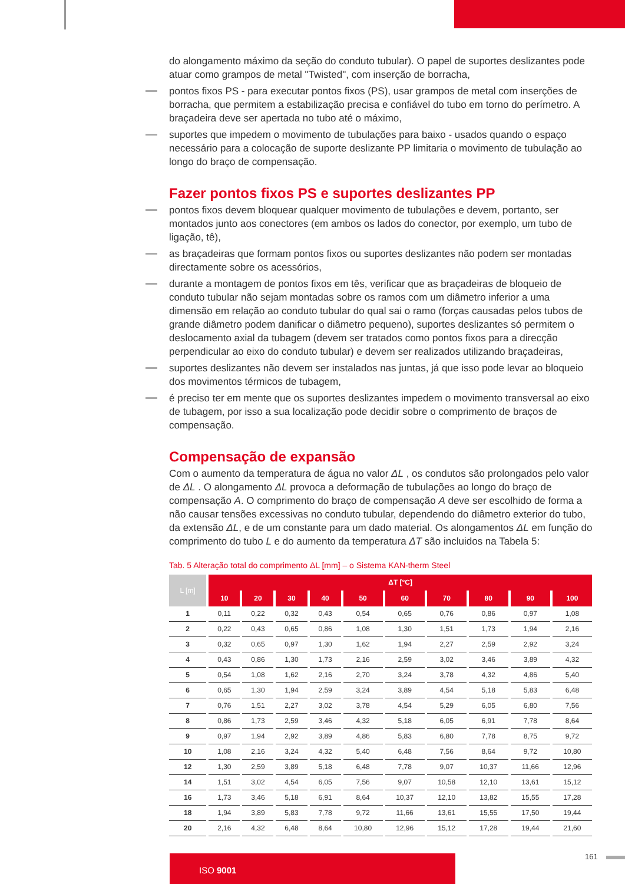do alongamento máximo da seção do conduto tubular). O papel de suportes deslizantes pode atuar como grampos de metal "Twisted", com inserção de borracha,
pontos fixos PS - para executar pontos fixos (PS), usar grampos de metal com inserções de borracha, que permitem a estabilização precisa e confiável do tubo em torno do perímetro. A braçadeira deve ser apertada no tubo até o máximo,
suportes que impedem o movimento de tubulações para baixo - usados quando o espaço necessário para a colocação de suporte deslizante PP limitaria o movimento de tubulação ao longo do braço de compensação.
Fazer pontos fixos PS e suportes deslizantes PP
pontos fixos devem bloquear qualquer movimento de tubulações e devem, portanto, ser montados junto aos conectores (em ambos os lados do conector, por exemplo, um tubo de ligação, tê),
as braçadeiras que formam pontos fixos ou suportes deslizantes não podem ser montadas directamente sobre os acessórios,
durante a montagem de pontos fixos em tês, verificar que as braçadeiras de bloqueio de conduto tubular não sejam montadas sobre os ramos com um diâmetro inferior a uma dimensão em relação ao conduto tubular do qual sai o ramo (forças causadas pelos tubos de grande diâmetro podem danificar o diâmetro pequeno), suportes deslizantes só permitem o deslocamento axial da tubagem (devem ser tratados como pontos fixos para a direcção perpendicular ao eixo do conduto tubular) e devem ser realizados utilizando braçadeiras,
suportes deslizantes não devem ser instalados nas juntas, já que isso pode levar ao bloqueio dos movimentos térmicos de tubagem,
é preciso ter em mente que os suportes deslizantes impedem o movimento transversal ao eixo de tubagem, por isso a sua localização pode decidir sobre o comprimento de braços de compensação.
Compensação de expansão
Com o aumento da temperatura de água no valor ΔL , os condutos são prolongados pelo valor de ΔL . O alongamento ΔL provoca a deformação de tubulações ao longo do braço de compensação A. O comprimento do braço de compensação A deve ser escolhido de forma a não causar tensões excessivas no conduto tubular, dependendo do diâmetro exterior do tubo, da extensão ΔL, e de um constante para um dado material. Os alongamentos ΔL em função do comprimento do tubo L e do aumento da temperatura ΔT são incluidos na Tabela 5:
Tab. 5 Alteração total do comprimento ΔL [mm] – o Sistema KAN-therm Steel
| L [m] | ΔT [°C] | | | | | | | | | |
| --- | --- | --- | --- | --- | --- | --- | --- | --- | --- | --- |
| | 10 | 20 | 30 | 40 | 50 | 60 | 70 | 80 | 90 | 100 |
| 1 | 0,11 | 0,22 | 0,32 | 0,43 | 0,54 | 0,65 | 0,76 | 0,86 | 0,97 | 1,08 |
| 2 | 0,22 | 0,43 | 0,65 | 0,86 | 1,08 | 1,30 | 1,51 | 1,73 | 1,94 | 2,16 |
| 3 | 0,32 | 0,65 | 0,97 | 1,30 | 1,62 | 1,94 | 2,27 | 2,59 | 2,92 | 3,24 |
| 4 | 0,43 | 0,86 | 1,30 | 1,73 | 2,16 | 2,59 | 3,02 | 3,46 | 3,89 | 4,32 |
| 5 | 0,54 | 1,08 | 1,62 | 2,16 | 2,70 | 3,24 | 3,78 | 4,32 | 4,86 | 5,40 |
| 6 | 0,65 | 1,30 | 1,94 | 2,59 | 3,24 | 3,89 | 4,54 | 5,18 | 5,83 | 6,48 |
| 7 | 0,76 | 1,51 | 2,27 | 3,02 | 3,78 | 4,54 | 5,29 | 6,05 | 6,80 | 7,56 |
| 8 | 0,86 | 1,73 | 2,59 | 3,46 | 4,32 | 5,18 | 6,05 | 6,91 | 7,78 | 8,64 |
| 9 | 0,97 | 1,94 | 2,92 | 3,89 | 4,86 | 5,83 | 6,80 | 7,78 | 8,75 | 9,72 |
| 10 | 1,08 | 2,16 | 3,24 | 4,32 | 5,40 | 6,48 | 7,56 | 8,64 | 9,72 | 10,80 |
| 12 | 1,30 | 2,59 | 3,89 | 5,18 | 6,48 | 7,78 | 9,07 | 10,37 | 11,66 | 12,96 |
| 14 | 1,51 | 3,02 | 4,54 | 6,05 | 7,56 | 9,07 | 10,58 | 12,10 | 13,61 | 15,12 |
| 16 | 1,73 | 3,46 | 5,18 | 6,91 | 8,64 | 10,37 | 12,10 | 13,82 | 15,55 | 17,28 |
| 18 | 1,94 | 3,89 | 5,83 | 7,78 | 9,72 | 11,66 | 13,61 | 15,55 | 17,50 | 19,44 |
| 20 | 2,16 | 4,32 | 6,48 | 8,64 | 10,80 | 12,96 | 15,12 | 17,28 | 19,44 | 21,60 |
ISO 9001 161